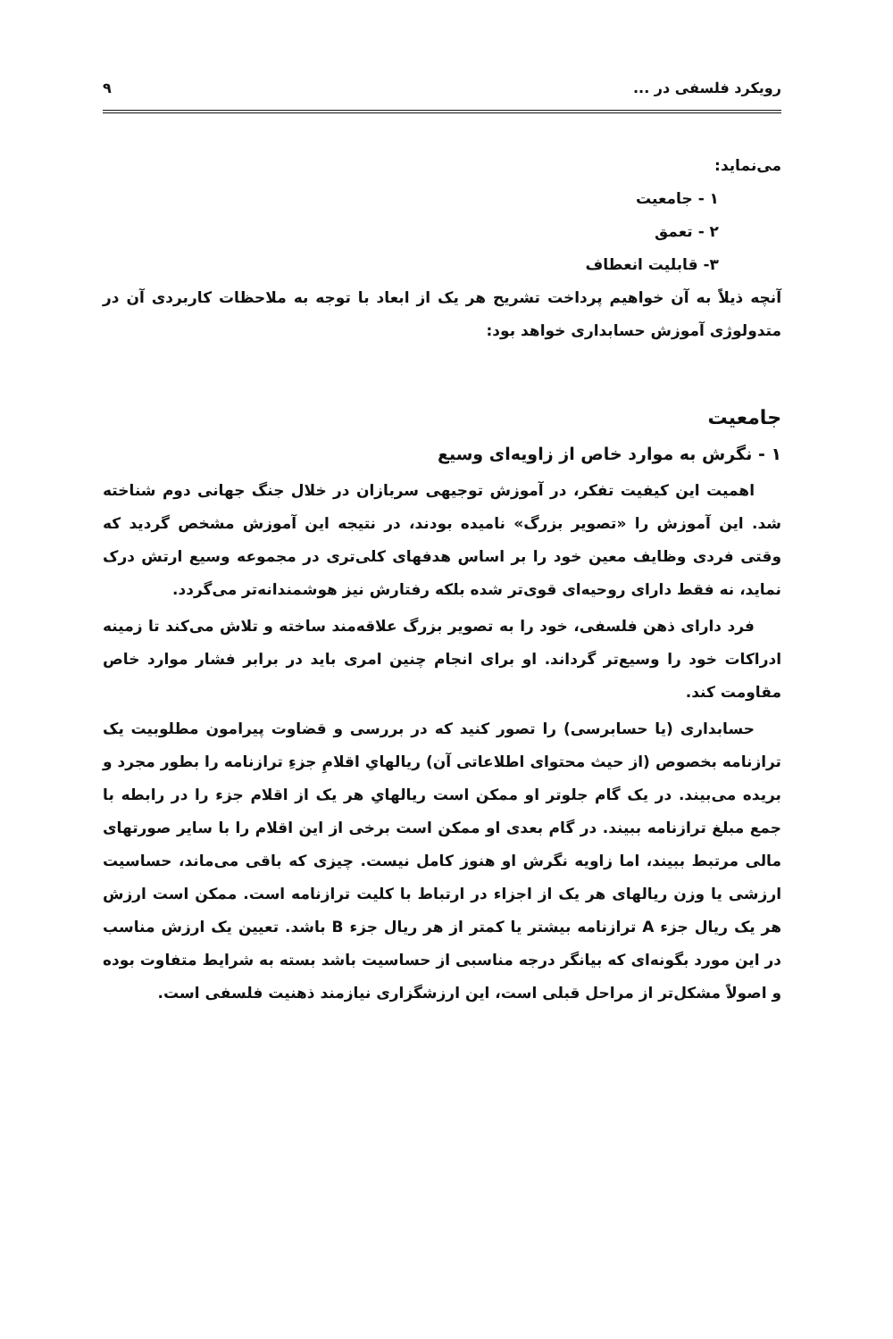رویکرد فلسفی در ... ۹
می‌نماید:
۱ - جامعیت
۲ - تعمق
۳- قابلیت انعطاف
آنچه ذیلاً به آن خواهیم پرداخت تشریح هر یک از ابعاد با توجه به ملاحظات کاربردی آن در متدولوژی آموزش حسابداری خواهد بود:
جامعیت
۱ - نگرش به موارد خاص از زاویه‌ای وسیع
اهمیت این کیفیت تفکر، در آموزش توجیهی سربازان در خلال جنگ جهانی دوم شناخته شد. این آموزش را «تصویر بزرگ» نامیده بودند، در نتیجه این آموزش مشخص گردید که وقتی فردی وظایف معین خود را بر اساس هدفهای کلی‌تری در مجموعه وسیع ارتش درک نماید، نه فقط دارای روحیه‌ای قوی‌تر شده بلکه رفتارش نیز هوشمندانه‌تر می‌گردد.
فرد دارای ذهن فلسفی، خود را به تصویر بزرگ علاقه‌مند ساخته و تلاش می‌کند تا زمینه ادراکات خود را وسیع‌تر گرداند. او برای انجام چنین امری باید در برابر فشار موارد خاص مقاومت کند.
حسابداری (یا حسابرسی) را تصور کنید که در بررسی و قضاوت پیرامون مطلوبیت یک ترازنامه بخصوص (از حیث محتوای اطلاعاتی آن) ریالهایِ اقلامِ جزءِ ترازنامه را بطور مجرد و بریده می‌بیند. در یک گام جلوتر او ممکن است ریالهایِ هر یک از اقلام جزء را در رابطه با جمع مبلغ ترازنامه ببیند. در گام بعدی او ممکن است برخی از این اقلام را با سایر صورتهای مالی مرتبط ببیند، اما زاویه نگرش او هنوز کامل نیست. چیزی که باقی می‌ماند، حساسیت ارزشی یا وزن ریالهای هر یک از اجزاء در ارتباط با کلیت ترازنامه است. ممکن است ارزش هر یک ریال جزء A ترازنامه بیشتر یا کمتر از هر ریال جزء B باشد. تعیین یک ارزش مناسب در این مورد بگونه‌ای که بیانگر درجه مناسبی از حساسیت باشد بسته به شرایط متفاوت بوده و اصولاً مشکل‌تر از مراحل قبلی است، این ارزشگزاری نیازمند ذهنیت فلسفی است.